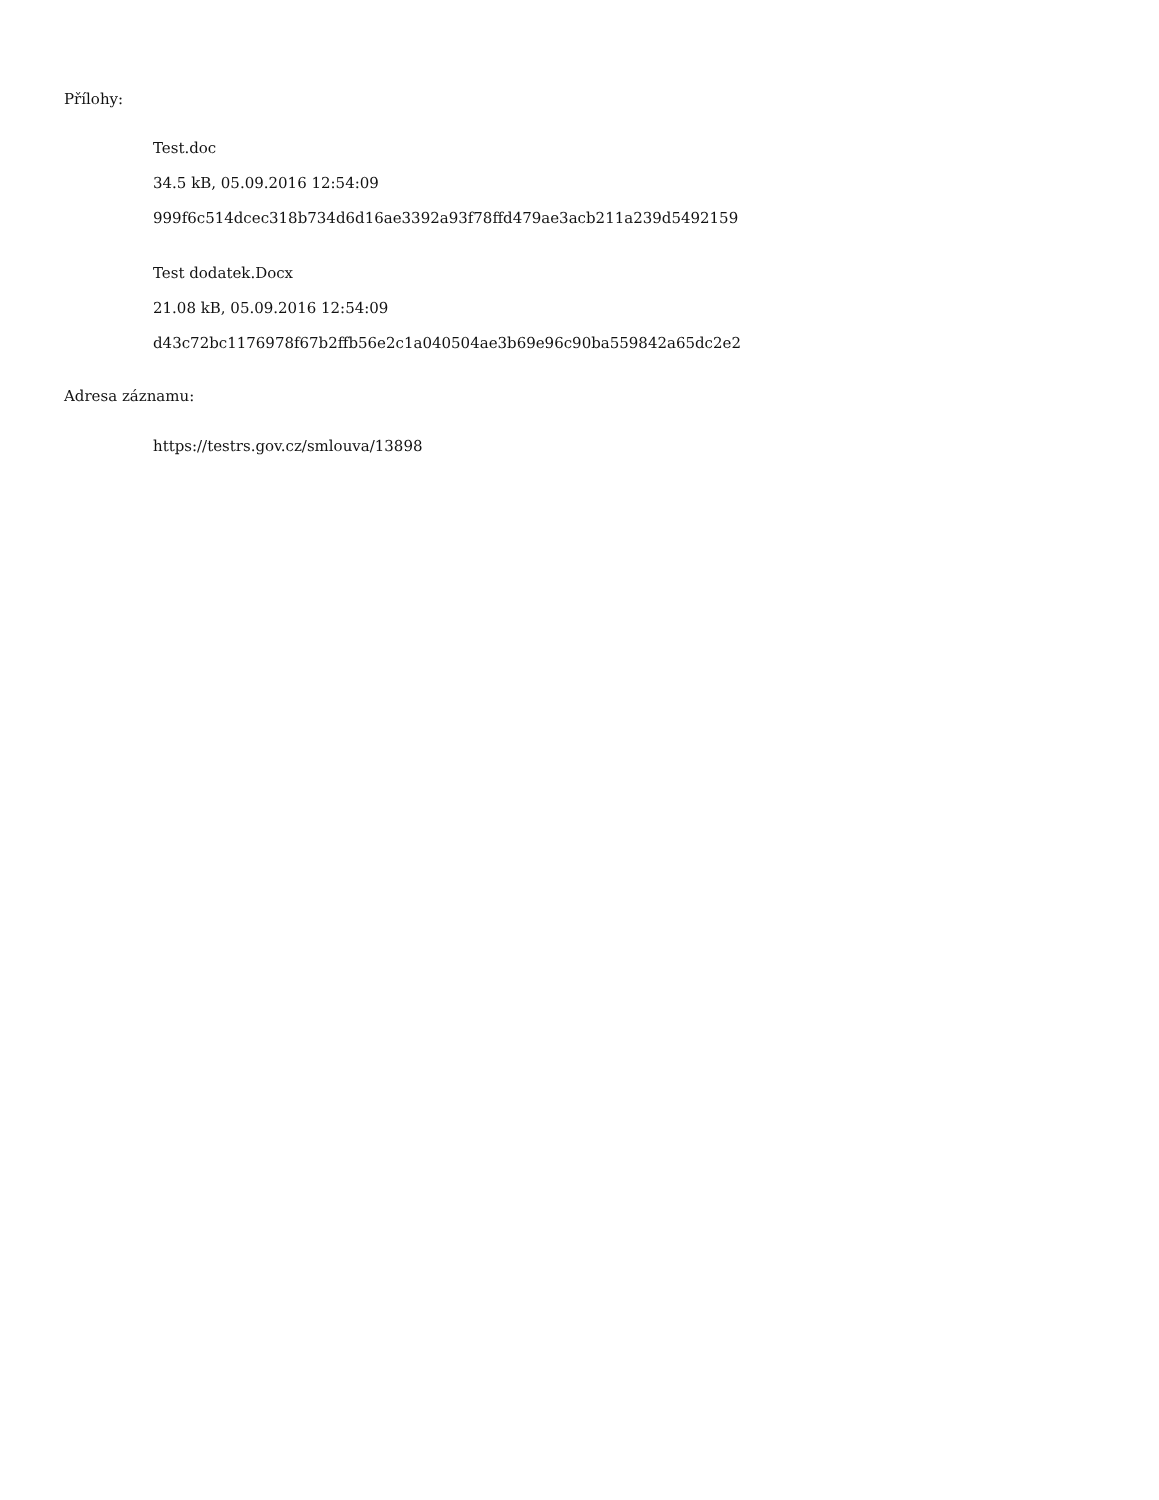Přílohy:
Test.doc
34.5 kB, 05.09.2016 12:54:09
999f6c514dcec318b734d6d16ae3392a93f78ffd479ae3acb211a239d5492159
Test dodatek.Docx
21.08 kB, 05.09.2016 12:54:09
d43c72bc1176978f67b2ffb56e2c1a040504ae3b69e96c90ba559842a65dc2e2
Adresa záznamu:
https://testrs.gov.cz/smlouva/13898